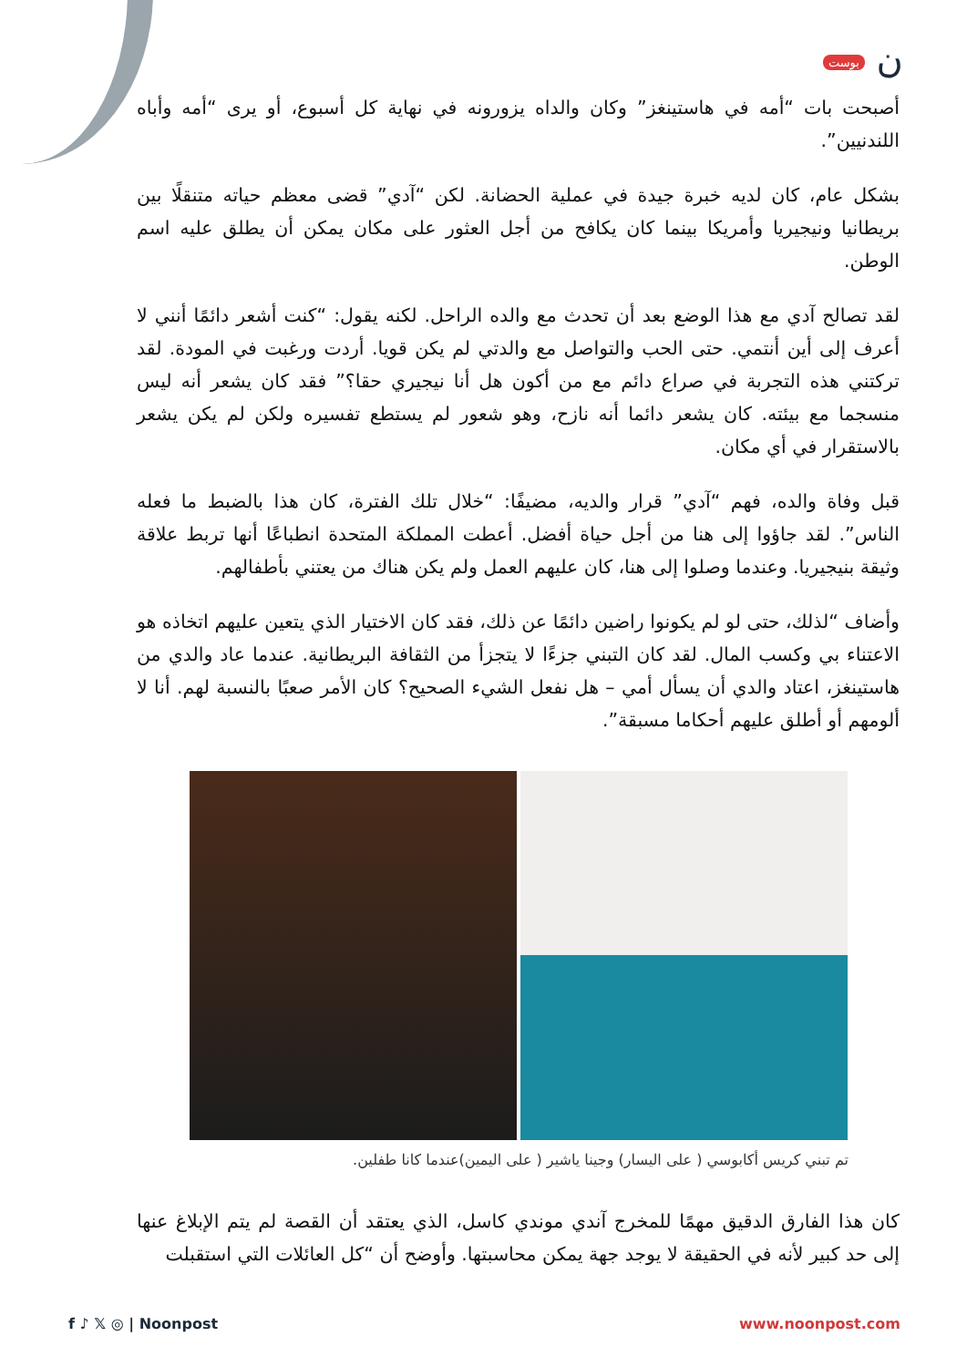ن بوست
أصبحت بات “أمه في هاستينغز” وكان والداه يزورونه في نهاية كل أسبوع، أو يرى “أمه وأباه اللندنيين”.
بشكل عام، كان لديه خبرة جيدة في عملية الحضانة. لكن “آدي” قضى معظم حياته متنقلًا بين بريطانيا ونيجيريا وأمريكا بينما كان يكافح من أجل العثور على مكان يمكن أن يطلق عليه اسم الوطن.
لقد تصالح آدي مع هذا الوضع بعد أن تحدث مع والده الراحل. لكنه يقول: “كنت أشعر دائمًا أنني لا أعرف إلى أين أنتمي. حتى الحب والتواصل مع والدتي لم يكن قويا. أردت ورغبت في المودة. لقد تركتني هذه التجربة في صراع دائم مع من أكون هل أنا نيجيري حقا؟” فقد كان يشعر أنه ليس منسجما مع بيئته. كان يشعر دائما أنه نازح، وهو شعور لم يستطع تفسيره ولكن لم يكن يشعر بالاستقرار في أي مكان.
قبل وفاة والده، فهم “آدي” قرار والديه، مضيفًا: “خلال تلك الفترة، كان هذا بالضبط ما فعله الناس”. لقد جاؤوا إلى هنا من أجل حياة أفضل. أعطت المملكة المتحدة انطباعًا أنها تربط علاقة وثيقة بنيجيريا. وعندما وصلوا إلى هنا، كان عليهم العمل ولم يكن هناك من يعتني بأطفالهم.
وأضاف “لذلك، حتى لو لم يكونوا راضين دائمًا عن ذلك، فقد كان الاختيار الذي يتعين عليهم اتخاذه هو الاعتناء بي وكسب المال. لقد كان التبني جزءًا لا يتجزأ من الثقافة البريطانية. عندما عاد والدي من هاستينغز، اعتاد والدي أن يسأل أمي – هل نفعل الشيء الصحيح؟ كان الأمر صعبًا بالنسبة لهم. أنا لا ألومهم أو أطلق عليهم أحكاما مسبقة”.
تم تبني كريس أكابوسي ( على اليسار) وجينا ياشير ( على اليمين)عندما كانا طفلين.
كان هذا الفارق الدقيق مهمًا للمخرج آندي موندي كاسل، الذي يعتقد أن القصة لم يتم الإبلاغ عنها إلى حد كبير لأنه في الحقيقة لا يوجد جهة يمكن محاسبتها. وأوضح أن “كل العائلات التي استقبلت
f ♪ 𝕏 ◎ | Noonpost www.noonpost.com